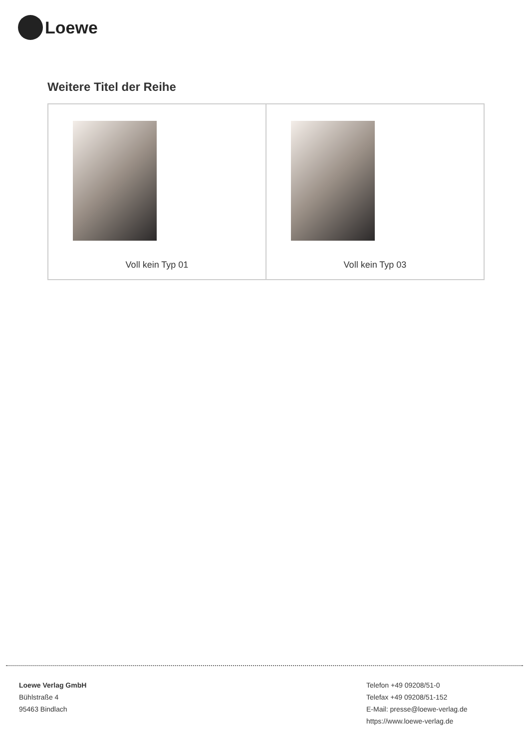Loewe
Weitere Titel der Reihe
| Voll kein Typ 01 | Voll kein Typ 03 |
Loewe Verlag GmbH
Bühlstraße 4
95463 Bindlach
Telefon +49 09208/51-0
Telefax +49 09208/51-152
E-Mail: presse@loewe-verlag.de
https://www.loewe-verlag.de